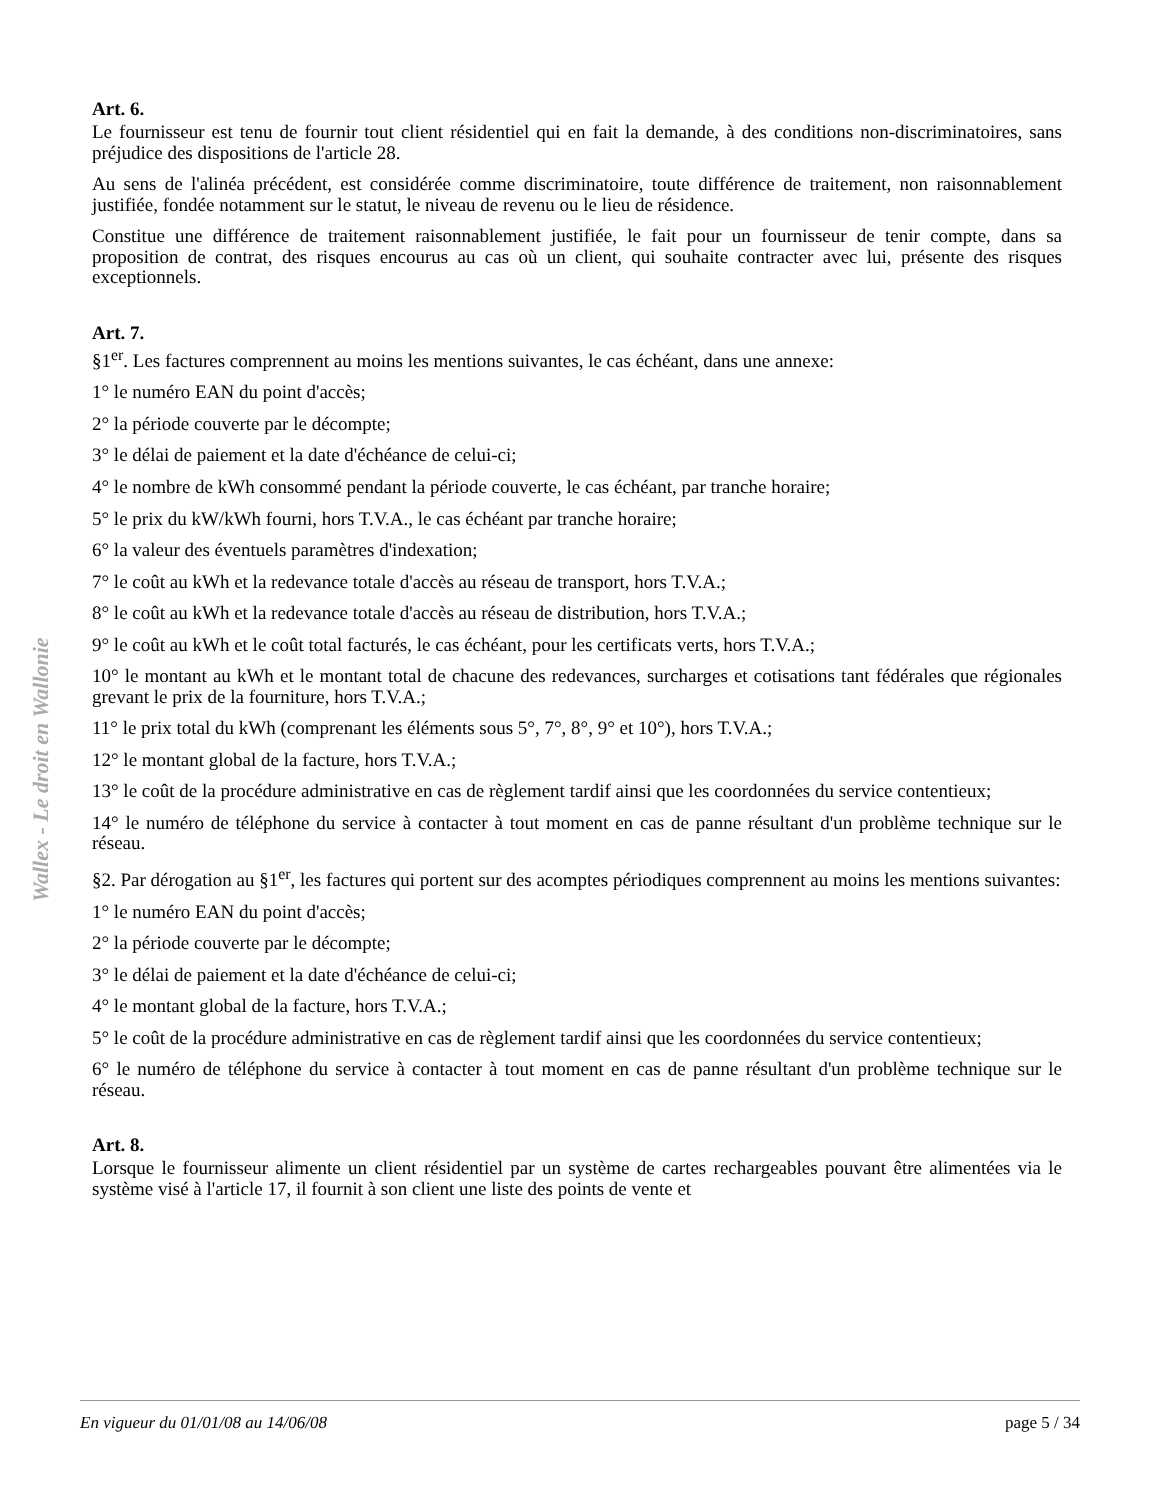Wallex - Le droit en Wallonie
Art. 6.
Le fournisseur est tenu de fournir tout client résidentiel qui en fait la demande, à des conditions non-discriminatoires, sans préjudice des dispositions de l'article 28.
Au sens de l'alinéa précédent, est considérée comme discriminatoire, toute différence de traitement, non raisonnablement justifiée, fondée notamment sur le statut, le niveau de revenu ou le lieu de résidence.
Constitue une différence de traitement raisonnablement justifiée, le fait pour un fournisseur de tenir compte, dans sa proposition de contrat, des risques encourus au cas où un client, qui souhaite contracter avec lui, présente des risques exceptionnels.
Art. 7.
§1<sup>er</sup>. Les factures comprennent au moins les mentions suivantes, le cas échéant, dans une annexe:
1° le numéro EAN du point d'accès;
2° la période couverte par le décompte;
3° le délai de paiement et la date d'échéance de celui-ci;
4° le nombre de kWh consommé pendant la période couverte, le cas échéant, par tranche horaire;
5° le prix du kW/kWh fourni, hors T.V.A., le cas échéant par tranche horaire;
6° la valeur des éventuels paramètres d'indexation;
7° le coût au kWh et la redevance totale d'accès au réseau de transport, hors T.V.A.;
8° le coût au kWh et la redevance totale d'accès au réseau de distribution, hors T.V.A.;
9° le coût au kWh et le coût total facturés, le cas échéant, pour les certificats verts, hors T.V.A.;
10° le montant au kWh et le montant total de chacune des redevances, surcharges et cotisations tant fédérales que régionales grevant le prix de la fourniture, hors T.V.A.;
11° le prix total du kWh (comprenant les éléments sous 5°, 7°, 8°, 9° et 10°), hors T.V.A.;
12° le montant global de la facture, hors T.V.A.;
13° le coût de la procédure administrative en cas de règlement tardif ainsi que les coordonnées du service contentieux;
14° le numéro de téléphone du service à contacter à tout moment en cas de panne résultant d'un problème technique sur le réseau.
§2. Par dérogation au §1<sup>er</sup>, les factures qui portent sur des acomptes périodiques comprennent au moins les mentions suivantes:
1° le numéro EAN du point d'accès;
2° la période couverte par le décompte;
3° le délai de paiement et la date d'échéance de celui-ci;
4° le montant global de la facture, hors T.V.A.;
5° le coût de la procédure administrative en cas de règlement tardif ainsi que les coordonnées du service contentieux;
6° le numéro de téléphone du service à contacter à tout moment en cas de panne résultant d'un problème technique sur le réseau.
Art. 8.
Lorsque le fournisseur alimente un client résidentiel par un système de cartes rechargeables pouvant être alimentées via le système visé à l'article 17, il fournit à son client une liste des points de vente et
En vigueur du 01/01/08 au 14/06/08 page 5 / 34